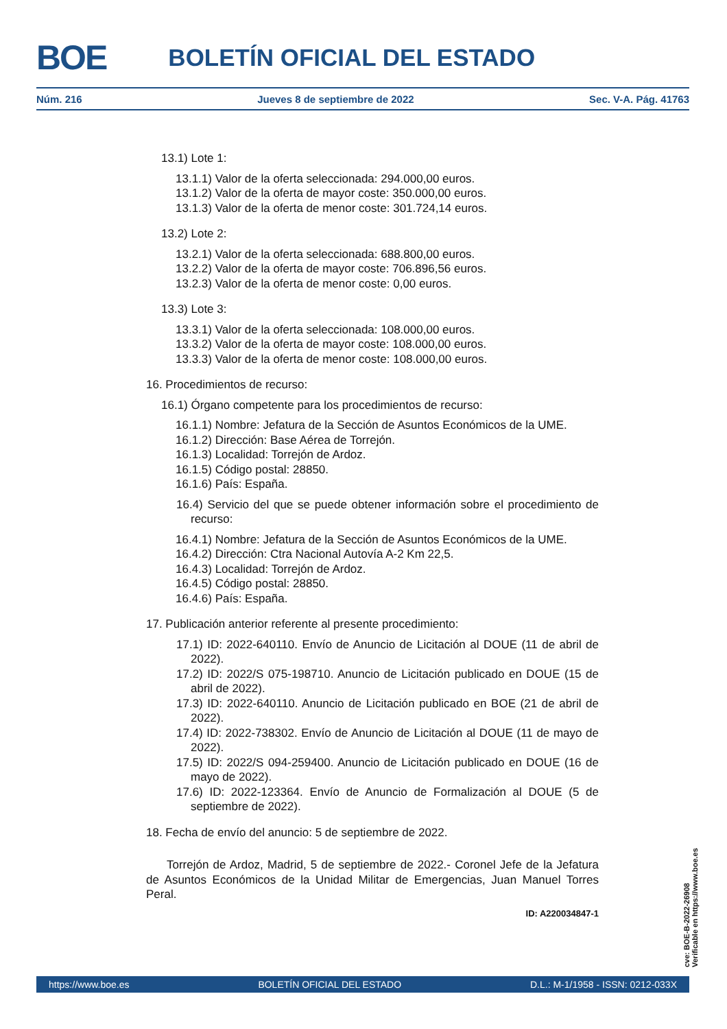BOE BOLETÍN OFICIAL DEL ESTADO
Núm. 216 Jueves 8 de septiembre de 2022 Sec. V-A. Pág. 41763
13.1) Lote 1:
13.1.1) Valor de la oferta seleccionada: 294.000,00 euros.
13.1.2) Valor de la oferta de mayor coste: 350.000,00 euros.
13.1.3) Valor de la oferta de menor coste: 301.724,14 euros.
13.2) Lote 2:
13.2.1) Valor de la oferta seleccionada: 688.800,00 euros.
13.2.2) Valor de la oferta de mayor coste: 706.896,56 euros.
13.2.3) Valor de la oferta de menor coste: 0,00 euros.
13.3) Lote 3:
13.3.1) Valor de la oferta seleccionada: 108.000,00 euros.
13.3.2) Valor de la oferta de mayor coste: 108.000,00 euros.
13.3.3) Valor de la oferta de menor coste: 108.000,00 euros.
16. Procedimientos de recurso:
16.1) Órgano competente para los procedimientos de recurso:
16.1.1) Nombre: Jefatura de la Sección de Asuntos Económicos de la UME.
16.1.2) Dirección: Base Aérea de Torrejón.
16.1.3) Localidad: Torrejón de Ardoz.
16.1.5) Código postal: 28850.
16.1.6) País: España.
16.4) Servicio del que se puede obtener información sobre el procedimiento de recurso:
16.4.1) Nombre: Jefatura de la Sección de Asuntos Económicos de la UME.
16.4.2) Dirección: Ctra Nacional Autovía A-2 Km 22,5.
16.4.3) Localidad: Torrejón de Ardoz.
16.4.5) Código postal: 28850.
16.4.6) País: España.
17. Publicación anterior referente al presente procedimiento:
17.1) ID: 2022-640110. Envío de Anuncio de Licitación al DOUE (11 de abril de 2022).
17.2) ID: 2022/S 075-198710. Anuncio de Licitación publicado en DOUE (15 de abril de 2022).
17.3) ID: 2022-640110. Anuncio de Licitación publicado en BOE (21 de abril de 2022).
17.4) ID: 2022-738302. Envío de Anuncio de Licitación al DOUE (11 de mayo de 2022).
17.5) ID: 2022/S 094-259400. Anuncio de Licitación publicado en DOUE (16 de mayo de 2022).
17.6) ID: 2022-123364. Envío de Anuncio de Formalización al DOUE (5 de septiembre de 2022).
18. Fecha de envío del anuncio: 5 de septiembre de 2022.
Torrejón de Ardoz, Madrid, 5 de septiembre de 2022.- Coronel Jefe de la Jefatura de Asuntos Económicos de la Unidad Militar de Emergencias, Juan Manuel Torres Peral.
ID: A220034847-1
cve: BOE-B-2022-26908
Verificable en https://www.boe.es
https://www.boe.es BOLETÍN OFICIAL DEL ESTADO D.L.: M-1/1958 - ISSN: 0212-033X